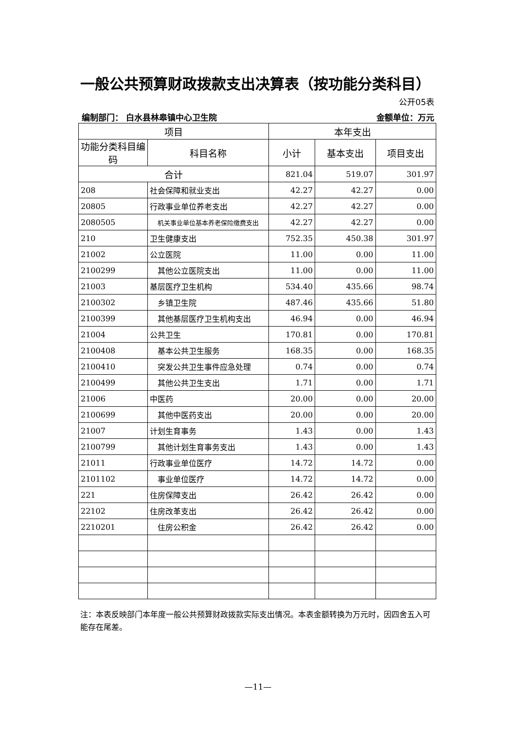一般公共预算财政拨款支出决算表（按功能分类科目）
公开05表
编制部门： 白水县林皋镇中心卫生院 金额单位：万元
| 项目 | | 本年支出 | | |
| --- | --- | --- | --- | --- |
| 功能分类科目编码 | 科目名称 | 小计 | 基本支出 | 项目支出 |
| 合计 | | 821.04 | 519.07 | 301.97 |
| 208 | 社会保障和就业支出 | 42.27 | 42.27 | 0.00 |
| 20805 | 行政事业单位养老支出 | 42.27 | 42.27 | 0.00 |
| 2080505 | 机关事业单位基本养老保险缴费支出 | 42.27 | 42.27 | 0.00 |
| 210 | 卫生健康支出 | 752.35 | 450.38 | 301.97 |
| 21002 | 公立医院 | 11.00 | 0.00 | 11.00 |
| 2100299 | 其他公立医院支出 | 11.00 | 0.00 | 11.00 |
| 21003 | 基层医疗卫生机构 | 534.40 | 435.66 | 98.74 |
| 2100302 | 乡镇卫生院 | 487.46 | 435.66 | 51.80 |
| 2100399 | 其他基层医疗卫生机构支出 | 46.94 | 0.00 | 46.94 |
| 21004 | 公共卫生 | 170.81 | 0.00 | 170.81 |
| 2100408 | 基本公共卫生服务 | 168.35 | 0.00 | 168.35 |
| 2100410 | 突发公共卫生事件应急处理 | 0.74 | 0.00 | 0.74 |
| 2100499 | 其他公共卫生支出 | 1.71 | 0.00 | 1.71 |
| 21006 | 中医药 | 20.00 | 0.00 | 20.00 |
| 2100699 | 其他中医药支出 | 20.00 | 0.00 | 20.00 |
| 21007 | 计划生育事务 | 1.43 | 0.00 | 1.43 |
| 2100799 | 其他计划生育事务支出 | 1.43 | 0.00 | 1.43 |
| 21011 | 行政事业单位医疗 | 14.72 | 14.72 | 0.00 |
| 2101102 | 事业单位医疗 | 14.72 | 14.72 | 0.00 |
| 221 | 住房保障支出 | 26.42 | 26.42 | 0.00 |
| 22102 | 住房改革支出 | 26.42 | 26.42 | 0.00 |
| 2210201 | 住房公积金 | 26.42 | 26.42 | 0.00 |
注：本表反映部门本年度一般公共预算财政拨款实际支出情况。本表金额转换为万元时，因四舍五入可能存在尾差。
—11—